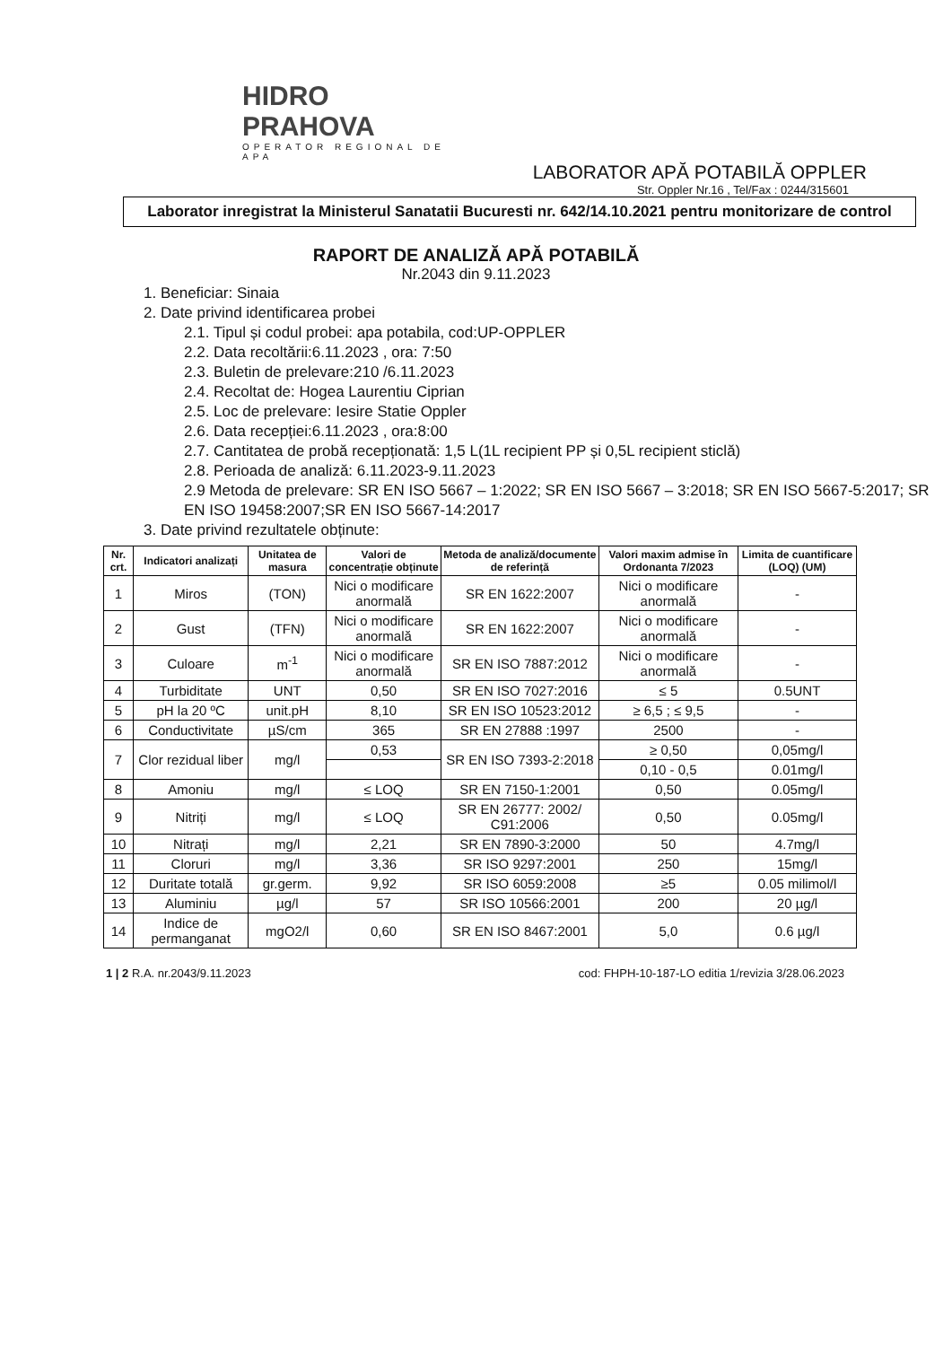HIDRO PRAHOVA
OPERATOR REGIONAL DE APA
LABORATOR APĂ POTABILĂ OPPLER
Str. Oppler Nr.16 , Tel/Fax : 0244/315601
Laborator inregistrat la Ministerul Sanatatii Bucuresti nr. 642/14.10.2021 pentru monitorizare de control
RAPORT DE ANALIZĂ APĂ POTABILĂ
Nr.2043 din 9.11.2023
1. Beneficiar: Sinaia
2. Date privind identificarea probei
2.1. Tipul și codul probei: apa potabila, cod:UP-OPPLER
2.2. Data recoltării:6.11.2023 , ora: 7:50
2.3. Buletin de prelevare:210 /6.11.2023
2.4. Recoltat de: Hogea Laurentiu Ciprian
2.5. Loc de prelevare: Iesire Statie Oppler
2.6. Data recepției:6.11.2023 , ora:8:00
2.7. Cantitatea de probă recepționată: 1,5 L(1L recipient PP și 0,5L recipient sticlă)
2.8. Perioada de analiză: 6.11.2023-9.11.2023
2.9 Metoda de prelevare: SR EN ISO 5667 – 1:2022; SR EN ISO 5667 – 3:2018; SR EN ISO 5667-5:2017; SR EN ISO 19458:2007;SR EN ISO 5667-14:2017
3. Date privind rezultatele obținute:
| Nr. crt. | Indicatori analizați | Unitatea de masura | Valori de concentrație obținute | Metoda de analiză/documente de referință | Valori maxim admise în Ordonanta 7/2023 | Limita de cuantificare (LOQ) (UM) |
| --- | --- | --- | --- | --- | --- | --- |
| 1 | Miros | (TON) | Nici o modificare anormală | SR EN 1622:2007 | Nici o modificare anormală | - |
| 2 | Gust | (TFN) | Nici o modificare anormală | SR EN 1622:2007 | Nici o modificare anormală | - |
| 3 | Culoare | m<sup>-1</sup> | Nici o modificare anormală | SR EN ISO 7887:2012 | Nici o modificare anormală | - |
| 4 | Turbiditate | UNT | 0,50 | SR EN ISO 7027:2016 | ≤ 5 | 0.5UNT |
| 5 | pH la 20 ºC | unit.pH | 8,10 | SR EN ISO 10523:2012 | ≥ 6,5 ; ≤ 9,5 | - |
| 6 | Conductivitate | µS/cm | 365 | SR EN 27888 :1997 | 2500 | - |
| 7 | Clor rezidual liber | mg/l | 0,53 | SR EN ISO 7393-2:2018 | ≥ 0,50 | 0,05mg/l |
| | | | | | 0,10 - 0,5 | 0.01mg/l |
| 8 | Amoniu | mg/l | ≤ LOQ | SR EN 7150-1:2001 | 0,50 | 0.05mg/l |
| 9 | Nitriți | mg/l | ≤ LOQ | SR EN 26777: 2002/ C91:2006 | 0,50 | 0.05mg/l |
| 10 | Nitrați | mg/l | 2,21 | SR EN 7890-3:2000 | 50 | 4.7mg/l |
| 11 | Cloruri | mg/l | 3,36 | SR ISO 9297:2001 | 250 | 15mg/l |
| 12 | Duritate totală | gr.germ. | 9,92 | SR ISO 6059:2008 | ≥5 | 0.05 milimol/l |
| 13 | Aluminiu | µg/l | 57 | SR ISO 10566:2001 | 200 | 20 µg/l |
| 14 | Indice de permanganat | mgO2/l | 0,60 | SR EN ISO 8467:2001 | 5,0 | 0.6 µg/l |
1 | 2 R.A. nr.2043/9.11.2023 cod: FHPH-10-187-LO editia 1/revizia 3/28.06.2023